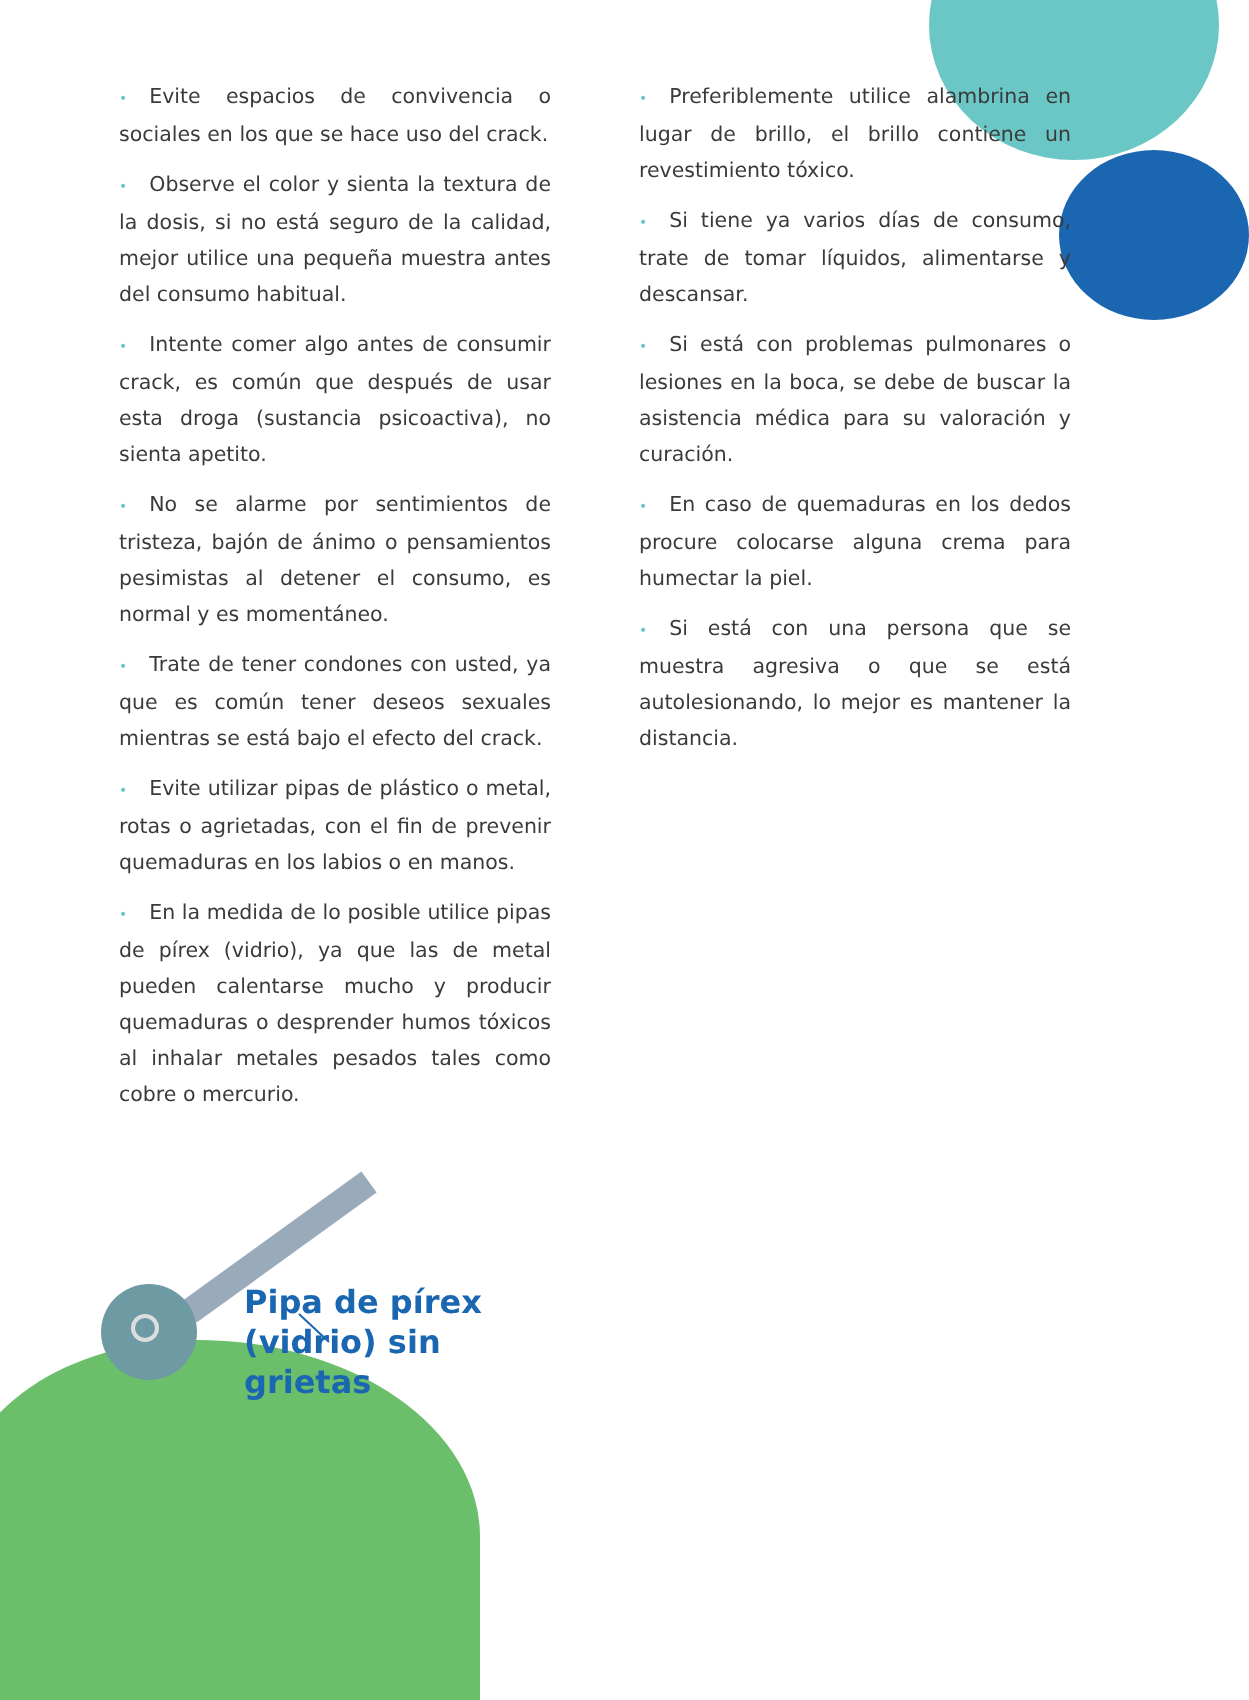• Evite espacios de convivencia o sociales en los que se hace uso del crack.
• Observe el color y sienta la textura de la dosis, si no está seguro de la calidad, mejor utilice una pequeña muestra antes del consumo habitual.
• Intente comer algo antes de consumir crack, es común que después de usar esta droga (sustancia psicoactiva), no sienta apetito.
• No se alarme por sentimientos de tristeza, bajón de ánimo o pensamientos pesimistas al detener el consumo, es normal y es momentáneo.
• Trate de tener condones con usted, ya que es común tener deseos sexuales mientras se está bajo el efecto del crack.
• Evite utilizar pipas de plástico o metal, rotas o agrietadas, con el fin de prevenir quemaduras en los labios o en manos.
• En la medida de lo posible utilice pipas de pírex (vidrio), ya que las de metal pueden calentarse mucho y producir quemaduras o desprender humos tóxicos al inhalar metales pesados tales como cobre o mercurio.
Pipa de pírex
(vidrio) sin grietas
• Preferiblemente utilice alambrina en lugar de brillo, el brillo contiene un revestimiento tóxico.
• Si tiene ya varios días de consumo, trate de tomar líquidos, alimentarse y descansar.
• Si está con problemas pulmonares o lesiones en la boca, se debe de buscar la asistencia médica para su valoración y curación.
• En caso de quemaduras en los dedos procure colocarse alguna crema para humectar la piel.
• Si está con una persona que se muestra agresiva o que se está autolesionando, lo mejor es mantener la distancia.